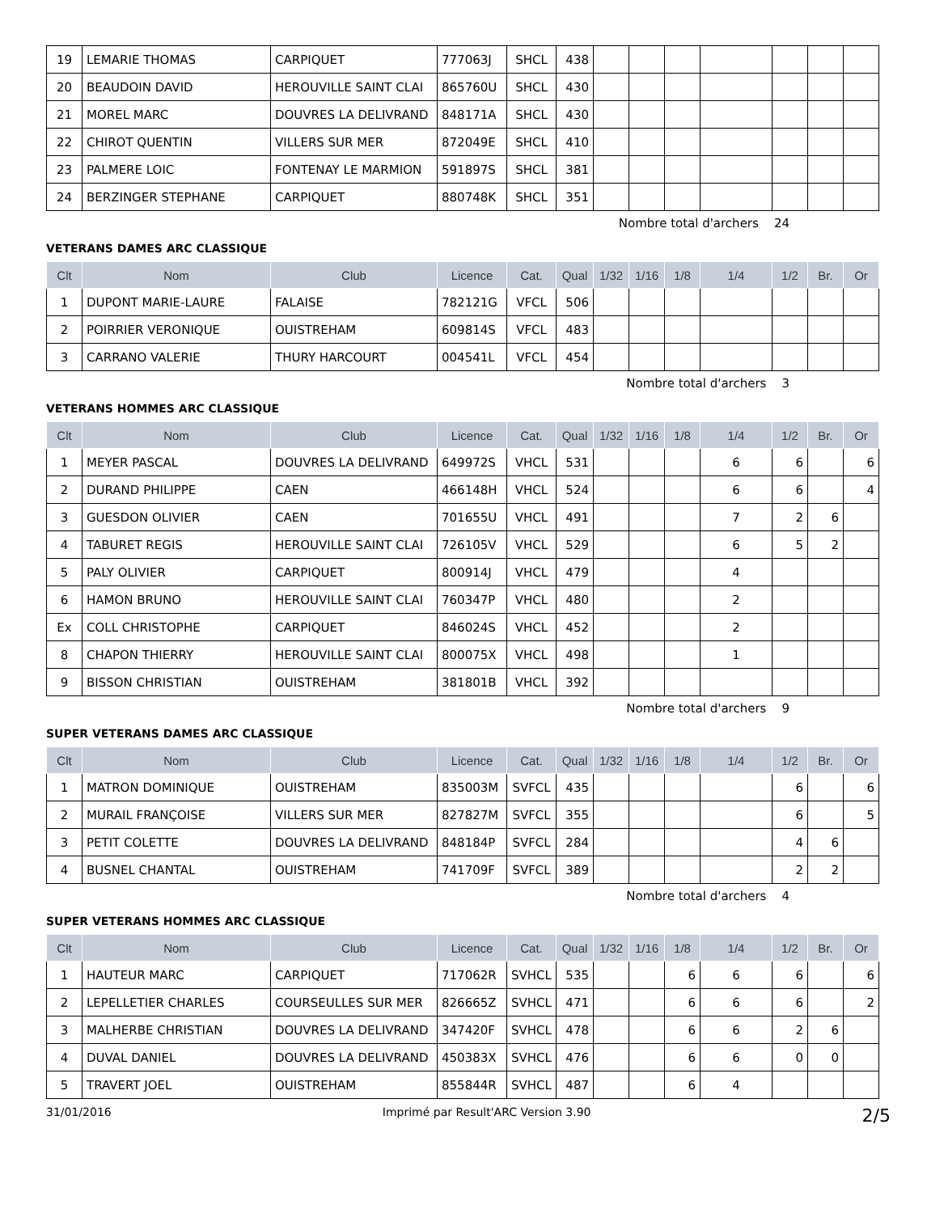| 19 | LEMARIE THOMAS | CARPIQUET | 777063J | SHCL | 438 | | | | | | | |
| 20 | BEAUDOIN DAVID | HEROUVILLE SAINT CLAI | 865760U | SHCL | 430 | | | | | | | |
| 21 | MOREL MARC | DOUVRES LA DELIVRAND | 848171A | SHCL | 430 | | | | | | | |
| 22 | CHIROT QUENTIN | VILLERS SUR MER | 872049E | SHCL | 410 | | | | | | | |
| 23 | PALMERE LOIC | FONTENAY LE MARMION | 591897S | SHCL | 381 | | | | | | | |
| 24 | BERZINGER STEPHANE | CARPIQUET | 880748K | SHCL | 351 | | | | | | | |
Nombre total d'archers 24
VETERANS DAMES ARC CLASSIQUE
| Clt | Nom | Club | Licence | Cat. | Qual | 1/32 | 1/16 | 1/8 | 1/4 | 1/2 | Br. | Or |
| --- | --- | --- | --- | --- | --- | --- | --- | --- | --- | --- | --- | --- |
| 1 | DUPONT MARIE-LAURE | FALAISE | 782121G | VFCL | 506 | | | | | | | |
| 2 | POIRRIER VERONIQUE | OUISTREHAM | 609814S | VFCL | 483 | | | | | | | |
| 3 | CARRANO VALERIE | THURY HARCOURT | 004541L | VFCL | 454 | | | | | | | |
Nombre total d'archers 3
VETERANS HOMMES ARC CLASSIQUE
| Clt | Nom | Club | Licence | Cat. | Qual | 1/32 | 1/16 | 1/8 | 1/4 | 1/2 | Br. | Or |
| --- | --- | --- | --- | --- | --- | --- | --- | --- | --- | --- | --- | --- |
| 1 | MEYER PASCAL | DOUVRES LA DELIVRAND | 649972S | VHCL | 531 | | | | 6 | 6 | | 6 |
| 2 | DURAND PHILIPPE | CAEN | 466148H | VHCL | 524 | | | | 6 | 6 | | 4 |
| 3 | GUESDON OLIVIER | CAEN | 701655U | VHCL | 491 | | | | 7 | 2 | 6 | |
| 4 | TABURET REGIS | HEROUVILLE SAINT CLAI | 726105V | VHCL | 529 | | | | 6 | 5 | 2 | |
| 5 | PALY OLIVIER | CARPIQUET | 800914J | VHCL | 479 | | | | 4 | | | |
| 6 | HAMON BRUNO | HEROUVILLE SAINT CLAI | 760347P | VHCL | 480 | | | | 2 | | | |
| Ex | COLL CHRISTOPHE | CARPIQUET | 846024S | VHCL | 452 | | | | 2 | | | |
| 8 | CHAPON THIERRY | HEROUVILLE SAINT CLAI | 800075X | VHCL | 498 | | | | 1 | | | |
| 9 | BISSON CHRISTIAN | OUISTREHAM | 381801B | VHCL | 392 | | | | | | | |
Nombre total d'archers 9
SUPER VETERANS DAMES ARC CLASSIQUE
| Clt | Nom | Club | Licence | Cat. | Qual | 1/32 | 1/16 | 1/8 | 1/4 | 1/2 | Br. | Or |
| --- | --- | --- | --- | --- | --- | --- | --- | --- | --- | --- | --- | --- |
| 1 | MATRON DOMINIQUE | OUISTREHAM | 835003M | SVFCL | 435 | | | | | 6 | | 6 |
| 2 | MURAIL FRANÇOISE | VILLERS SUR MER | 827827M | SVFCL | 355 | | | | | 6 | | 5 |
| 3 | PETIT COLETTE | DOUVRES LA DELIVRAND | 848184P | SVFCL | 284 | | | | | 4 | 6 | |
| 4 | BUSNEL CHANTAL | OUISTREHAM | 741709F | SVFCL | 389 | | | | | 2 | 2 | |
Nombre total d'archers 4
SUPER VETERANS HOMMES ARC CLASSIQUE
| Clt | Nom | Club | Licence | Cat. | Qual | 1/32 | 1/16 | 1/8 | 1/4 | 1/2 | Br. | Or |
| --- | --- | --- | --- | --- | --- | --- | --- | --- | --- | --- | --- | --- |
| 1 | HAUTEUR MARC | CARPIQUET | 717062R | SVHCL | 535 | | | 6 | 6 | 6 | | 6 |
| 2 | LEPELLETIER CHARLES | COURSEULLES SUR MER | 826665Z | SVHCL | 471 | | | 6 | 6 | 6 | | 2 |
| 3 | MALHERBE CHRISTIAN | DOUVRES LA DELIVRAND | 347420F | SVHCL | 478 | | | 6 | 6 | 2 | 6 | |
| 4 | DUVAL DANIEL | DOUVRES LA DELIVRAND | 450383X | SVHCL | 476 | | | 6 | 6 | 0 | 0 | |
| 5 | TRAVERT JOEL | OUISTREHAM | 855844R | SVHCL | 487 | | | 6 | 4 | | | |
31/01/2016 Imprimé par Result'ARC Version 3.90 2/5